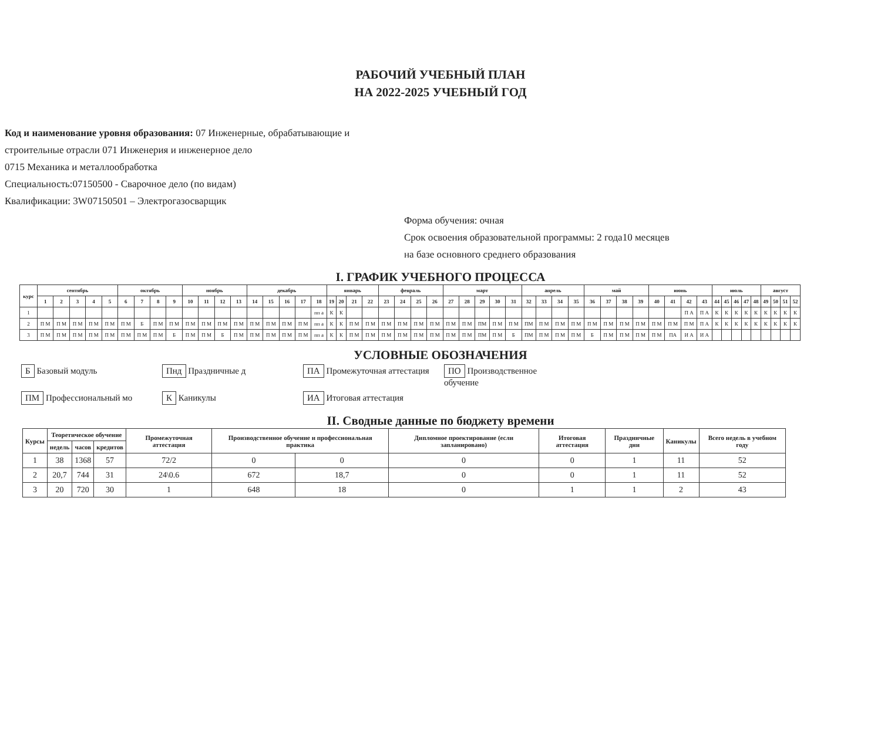РАБОЧИЙ УЧЕБНЫЙ ПЛАН
НА 2022-2025 УЧЕБНЫЙ ГОД
Код и наименование уровня образования: 07 Инженерные, обрабатывающие и
строительные отрасли 071 Инженерия и инженерное дело
0715 Механика и металлообработка
Специальность:07150500 - Сварочное дело (по видам)
Квалификации: 3W07150501 – Электрогазосварщик
Форма обучения: очная
Срок освоения образовательной программы: 2 года10 месяцев
на базе основного среднего образования
I. ГРАФИК УЧЕБНОГО ПРОЦЕССА
| курс | сентябрь | | | | | октябрь | | | | ноябрь | | | | декабрь | | | | | январь | | | | февраль | | | | март | | | | | апрель | | | | май | | | | июнь | | | | июль | | | | | август | | | |
| --- | --- | --- | --- | --- | --- | --- | --- | --- | --- | --- | --- | --- | --- | --- | --- | --- | --- | --- | --- | --- | --- | --- | --- | --- | --- | --- | --- | --- | --- | --- | --- | --- | --- | --- | --- | --- | --- | --- | --- | --- | --- | --- | --- | --- | --- | --- | --- | --- | --- | --- | --- | --- |
| | 1 | 2 | 3 | 4 | 5 | 6 | 7 | 8 | 9 | 10 | 11 | 12 | 13 | 14 | 15 | 16 | 17 | 18 | 19 | 20 | 21 | 22 | 23 | 24 | 25 | 26 | 27 | 28 | 29 | 30 | 31 | 32 | 33 | 34 | 35 | 36 | 37 | 38 | 39 | 40 | 41 | 42 | 43 | 44 | 45 | 46 | 47 | 48 | 49 | 50 | 51 | 52 |
| 1 | | | | | | | | | | | | | | | | | | пп а | К | К | | | | | | | | | | | | | | | | | | | | | | П А | П А | К | К | К | К | К | К | К | К | К |
| 2 | П М | П М | П М | П М | П М | П М | Б | П М | П М | П М | П М | П М | П М | П М | П М | П М | П М | пп а | К | К | П М | П М | П М | П М | П М | П М | П М | П М | ПМ | П М | П М | ПМ | П М | П М | П М | П М | П М | П М | П М | П М | П М | П М | П А | К | К | К | К | К | К | К | К | К |
| 3 | П М | П М | П М | П М | П М | П М | П М | П М | Б | П М | П М | Б | П М | П М | П М | П М | П М | пп а | К | К | П М | П М | П М | П М | П М | П М | П М | П М | ПМ | П М | Б | ПМ | П М | П М | П М | Б | П М | П М | П М | П М | ПА | И А | И А | | | | | | | | | |
УСЛОВНЫЕ ОБОЗНАЧЕНИЯ
Б Базовый модуль
Пнд Праздничные д
ПА Промежуточная аттестация
ПО Производственное обучение
ПМ Профессиональный мо
К Каникулы
ИА Итоговая аттестация
II. Сводные данные по бюджету времени
| Курсы | Теоретическое обучение | | | Промежуточная аттестация | Производственное обучение и профессиональная практика | | Дипломное проектирование (если запланировано) | Итоговая аттестация | Праздничные дни | Каникулы | Всего недель в учебном году |
| --- | --- | --- | --- | --- | --- | --- | --- | --- | --- | --- | --- |
| | недель | часов | кредитов | | | | | | | | |
| 1 | 38 | 1368 | 57 | 72/2 | 0 | 0 | 0 | 0 | 1 | 11 | 52 |
| 2 | 20,7 | 744 | 31 | 24\0.6 | 672 | 18,7 | 0 | 0 | 1 | 11 | 52 |
| 3 | 20 | 720 | 30 | 1 | 648 | 18 | 0 | 1 | 1 | 2 | 43 |